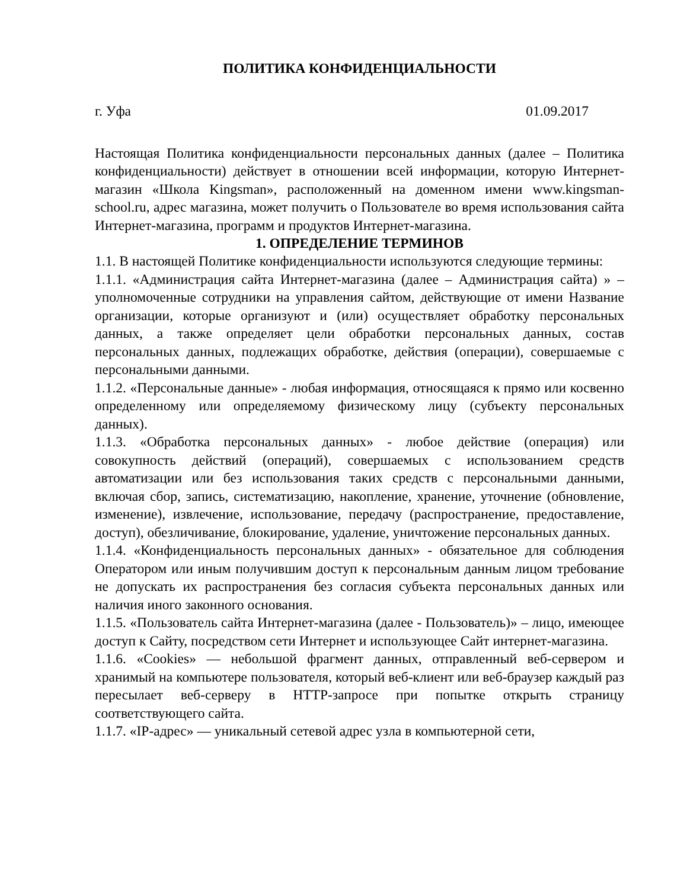ПОЛИТИКА КОНФИДЕНЦИАЛЬНОСТИ
г. Уфа 01.09.2017
Настоящая Политика конфиденциальности персональных данных (далее – Политика конфиденциальности) действует в отношении всей информации, которую Интернет-магазин «Школа Kingsman», расположенный на доменном имени www.kingsman-school.ru, адрес магазина, может получить о Пользователе во время использования сайта Интернет-магазина, программ и продуктов Интернет-магазина.
1. ОПРЕДЕЛЕНИЕ ТЕРМИНОВ
1.1. В настоящей Политике конфиденциальности используются следующие термины:
1.1.1. «Администрация сайта Интернет-магазина (далее – Администрация сайта) » – уполномоченные сотрудники на управления сайтом, действующие от имени Название организации, которые организуют и (или) осуществляет обработку персональных данных, а также определяет цели обработки персональных данных, состав персональных данных, подлежащих обработке, действия (операции), совершаемые с персональными данными.
1.1.2. «Персональные данные» - любая информация, относящаяся к прямо или косвенно определенному или определяемому физическому лицу (субъекту персональных данных).
1.1.3. «Обработка персональных данных» - любое действие (операция) или совокупность действий (операций), совершаемых с использованием средств автоматизации или без использования таких средств с персональными данными, включая сбор, запись, систематизацию, накопление, хранение, уточнение (обновление, изменение), извлечение, использование, передачу (распространение, предоставление, доступ), обезличивание, блокирование, удаление, уничтожение персональных данных.
1.1.4. «Конфиденциальность персональных данных» - обязательное для соблюдения Оператором или иным получившим доступ к персональным данным лицом требование не допускать их распространения без согласия субъекта персональных данных или наличия иного законного основания.
1.1.5. «Пользователь сайта Интернет-магазина (далее - Пользователь)» – лицо, имеющее доступ к Сайту, посредством сети Интернет и использующее Сайт интернет-магазина.
1.1.6. «Cookies» — небольшой фрагмент данных, отправленный веб-сервером и хранимый на компьютере пользователя, который веб-клиент или веб-браузер каждый раз пересылает веб-серверу в HTTP-запросе при попытке открыть страницу соответствующего сайта.
1.1.7. «IP-адрес» — уникальный сетевой адрес узла в компьютерной сети,